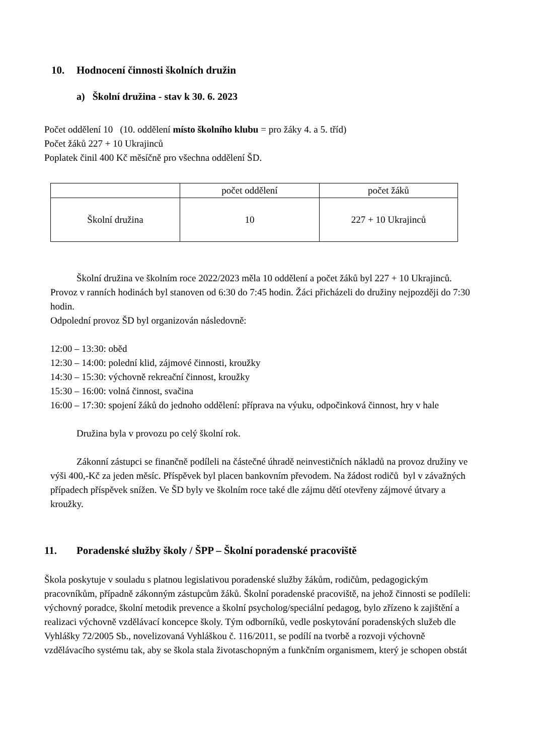10. Hodnocení činnosti školních družin
a) Školní družina - stav k 30. 6. 2023
Počet oddělení 10 (10. oddělení místo školního klubu = pro žáky 4. a 5. tříd)
Počet žáků 227 + 10 Ukrajinců
Poplatek činil 400 Kč měsíčně pro všechna oddělení ŠD.
| | počet oddělení | počet žáků |
| Školní družina | 10 | 227 + 10 Ukrajinců |
Školní družina ve školním roce 2022/2023 měla 10 oddělení a počet žáků byl 227 + 10 Ukrajinců. Provoz v ranních hodinách byl stanoven od 6:30 do 7:45 hodin. Žáci přicházeli do družiny nejpozději do 7:30 hodin.
Odpolední provoz ŠD byl organizován následovně:
12:00 – 13:30: oběd
12:30 – 14:00: polední klid, zájmové činnosti, kroužky
14:30 – 15:30: výchovně rekreační činnost, kroužky
15:30 – 16:00: volná činnost, svačina
16:00 – 17:30: spojení žáků do jednoho oddělení: příprava na výuku, odpočinková činnost, hry v hale
Družina byla v provozu po celý školní rok.
Zákonní zástupci se finančně podíleli na částečné úhradě neinvestičních nákladů na provoz družiny ve výši 400,-Kč za jeden měsíc. Příspěvek byl placen bankovním převodem. Na žádost rodičů byl v závažných případech příspěvek snížen. Ve ŠD byly ve školním roce také dle zájmu dětí otevřeny zájmové útvary a kroužky.
11. Poradenské služby školy / ŠPP – Školní poradenské pracoviště
Škola poskytuje v souladu s platnou legislativou poradenské služby žákům, rodičům, pedagogickým pracovníkům, případně zákonným zástupcům žáků. Školní poradenské pracoviště, na jehož činnosti se podíleli: výchovný poradce, školní metodik prevence a školní psycholog/speciální pedagog, bylo zřízeno k zajištění a realizaci výchovně vzdělávací koncepce školy. Tým odborníků, vedle poskytování poradenských služeb dle Vyhlášky 72/2005 Sb., novelizovaná Vyhláškou č. 116/2011, se podílí na tvorbě a rozvoji výchovně vzdělávacího systému tak, aby se škola stala životaschopným a funkčním organismem, který je schopen obstát